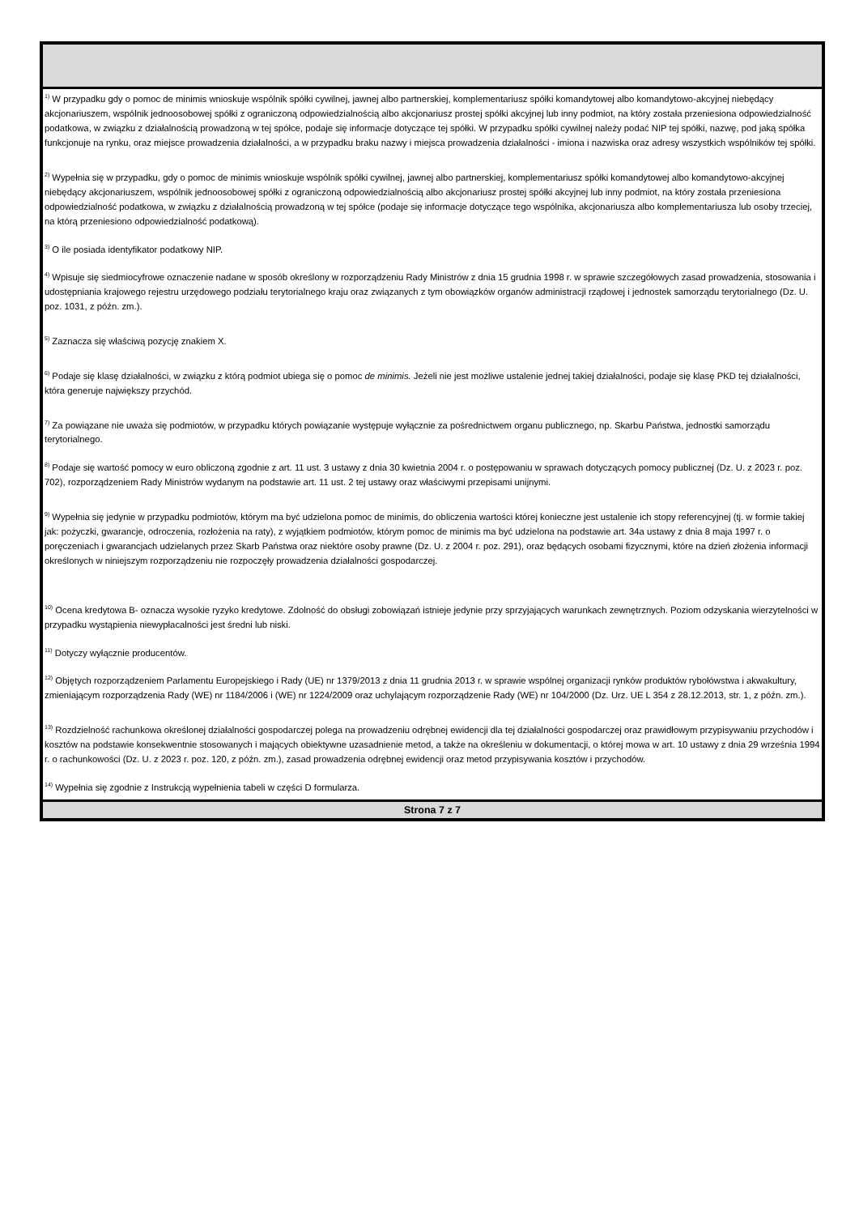<sup>1)</sup> W przypadku gdy o pomoc de minimis wnioskuje wspólnik spółki cywilnej, jawnej albo partnerskiej, komplementariusz spółki komandytowej albo komandytowo-akcyjnej niebędący akcjonariuszem, wspólnik jednoosobowej spółki z ograniczoną odpowiedzialnością albo akcjonariusz prostej spółki akcyjnej lub inny podmiot, na który została przeniesiona odpowiedzialność podatkowa, w związku z działalnością prowadzoną w tej spółce, podaje się informacje dotyczące tej spółki. W przypadku spółki cywilnej należy podać NIP tej spółki, nazwę, pod jaką spółka funkcjonuje na rynku, oraz miejsce prowadzenia działalności, a w przypadku braku nazwy i miejsca prowadzenia działalności - imiona i nazwiska oraz adresy wszystkich wspólników tej spółki.
<sup>2)</sup> Wypełnia się w przypadku, gdy o pomoc de minimis wnioskuje wspólnik spółki cywilnej, jawnej albo partnerskiej, komplementariusz spółki komandytowej albo komandytowo-akcyjnej niebędący akcjonariuszem, wspólnik jednoosobowej spółki z ograniczoną odpowiedzialnością albo akcjonariusz prostej spółki akcyjnej lub inny podmiot, na który została przeniesiona odpowiedzialność podatkowa, w związku z działalnością prowadzoną w tej spółce (podaje się informacje dotyczące tego wspólnika, akcjonariusza albo komplementariusza lub osoby trzeciej, na którą przeniesiono odpowiedzialność podatkową).
<sup>3)</sup> O ile posiada identyfikator podatkowy NIP.
<sup>4)</sup> Wpisuje się siedmiocyfrowe oznaczenie nadane w sposób określony w rozporządzeniu Rady Ministrów z dnia 15 grudnia 1998 r. w sprawie szczegółowych zasad prowadzenia, stosowania i udostępniania krajowego rejestru urzędowego podziału terytorialnego kraju oraz związanych z tym obowiązków organów administracji rządowej i jednostek samorządu terytorialnego (Dz. U. poz. 1031, z późn. zm.).
<sup>5)</sup> Zaznacza się właściwą pozycję znakiem X.
<sup>6)</sup> Podaje się klasę działalności, w związku z którą podmiot ubiega się o pomoc de minimis. Jeżeli nie jest możliwe ustalenie jednej takiej działalności, podaje się klasę PKD tej działalności, która generuje największy przychód.
<sup>7)</sup> Za powiązane nie uważa się podmiotów, w przypadku których powiązanie występuje wyłącznie za pośrednictwem organu publicznego, np. Skarbu Państwa, jednostki samorządu terytorialnego.
<sup>8)</sup> Podaje się wartość pomocy w euro obliczoną zgodnie z art. 11 ust. 3 ustawy z dnia 30 kwietnia 2004 r. o postępowaniu w sprawach dotyczących pomocy publicznej (Dz. U. z 2023 r. poz. 702), rozporządzeniem Rady Ministrów wydanym na podstawie art. 11 ust. 2 tej ustawy oraz właściwymi przepisami unijnymi.
<sup>9)</sup> Wypełnia się jedynie w przypadku podmiotów, którym ma być udzielona pomoc de minimis, do obliczenia wartości której konieczne jest ustalenie ich stopy referencyjnej (tj. w formie takiej jak: pożyczki, gwarancje, odroczenia, rozłożenia na raty), z wyjątkiem podmiotów, którym pomoc de minimis ma być udzielona na podstawie art. 34a ustawy z dnia 8 maja 1997 r. o poręczeniach i gwarancjach udzielanych przez Skarb Państwa oraz niektóre osoby prawne (Dz. U. z 2004 r. poz. 291), oraz będących osobami fizycznymi, które na dzień złożenia informacji określonych w niniejszym rozporządzeniu nie rozpoczęły prowadzenia działalności gospodarczej.
<sup>10)</sup> Ocena kredytowa B- oznacza wysokie ryzyko kredytowe. Zdolność do obsługi zobowiązań istnieje jedynie przy sprzyjających warunkach zewnętrznych. Poziom odzyskania wierzytelności w przypadku wystąpienia niewypłacalności jest średni lub niski.
<sup>11)</sup> Dotyczy wyłącznie producentów.
<sup>12)</sup> Objętych rozporządzeniem Parlamentu Europejskiego i Rady (UE) nr 1379/2013 z dnia 11 grudnia 2013 r. w sprawie wspólnej organizacji rynków produktów rybołówstwa i akwakultury, zmieniającym rozporządzenia Rady (WE) nr 1184/2006 i (WE) nr 1224/2009 oraz uchylającym rozporządzenie Rady (WE) nr 104/2000 (Dz. Urz. UE L 354 z 28.12.2013, str. 1, z późn. zm.).
<sup>13)</sup> Rozdzielność rachunkowa określonej działalności gospodarczej polega na prowadzeniu odrębnej ewidencji dla tej działalności gospodarczej oraz prawidłowym przypisywaniu przychodów i kosztów na podstawie konsekwentnie stosowanych i mających obiektywne uzasadnienie metod, a także na określeniu w dokumentacji, o której mowa w art. 10 ustawy z dnia 29 września 1994 r. o rachunkowości (Dz. U. z 2023 r. poz. 120, z późn. zm.), zasad prowadzenia odrębnej ewidencji oraz metod przypisywania kosztów i przychodów.
<sup>14)</sup> Wypełnia się zgodnie z Instrukcją wypełnienia tabeli w części D formularza.
Strona 7 z 7